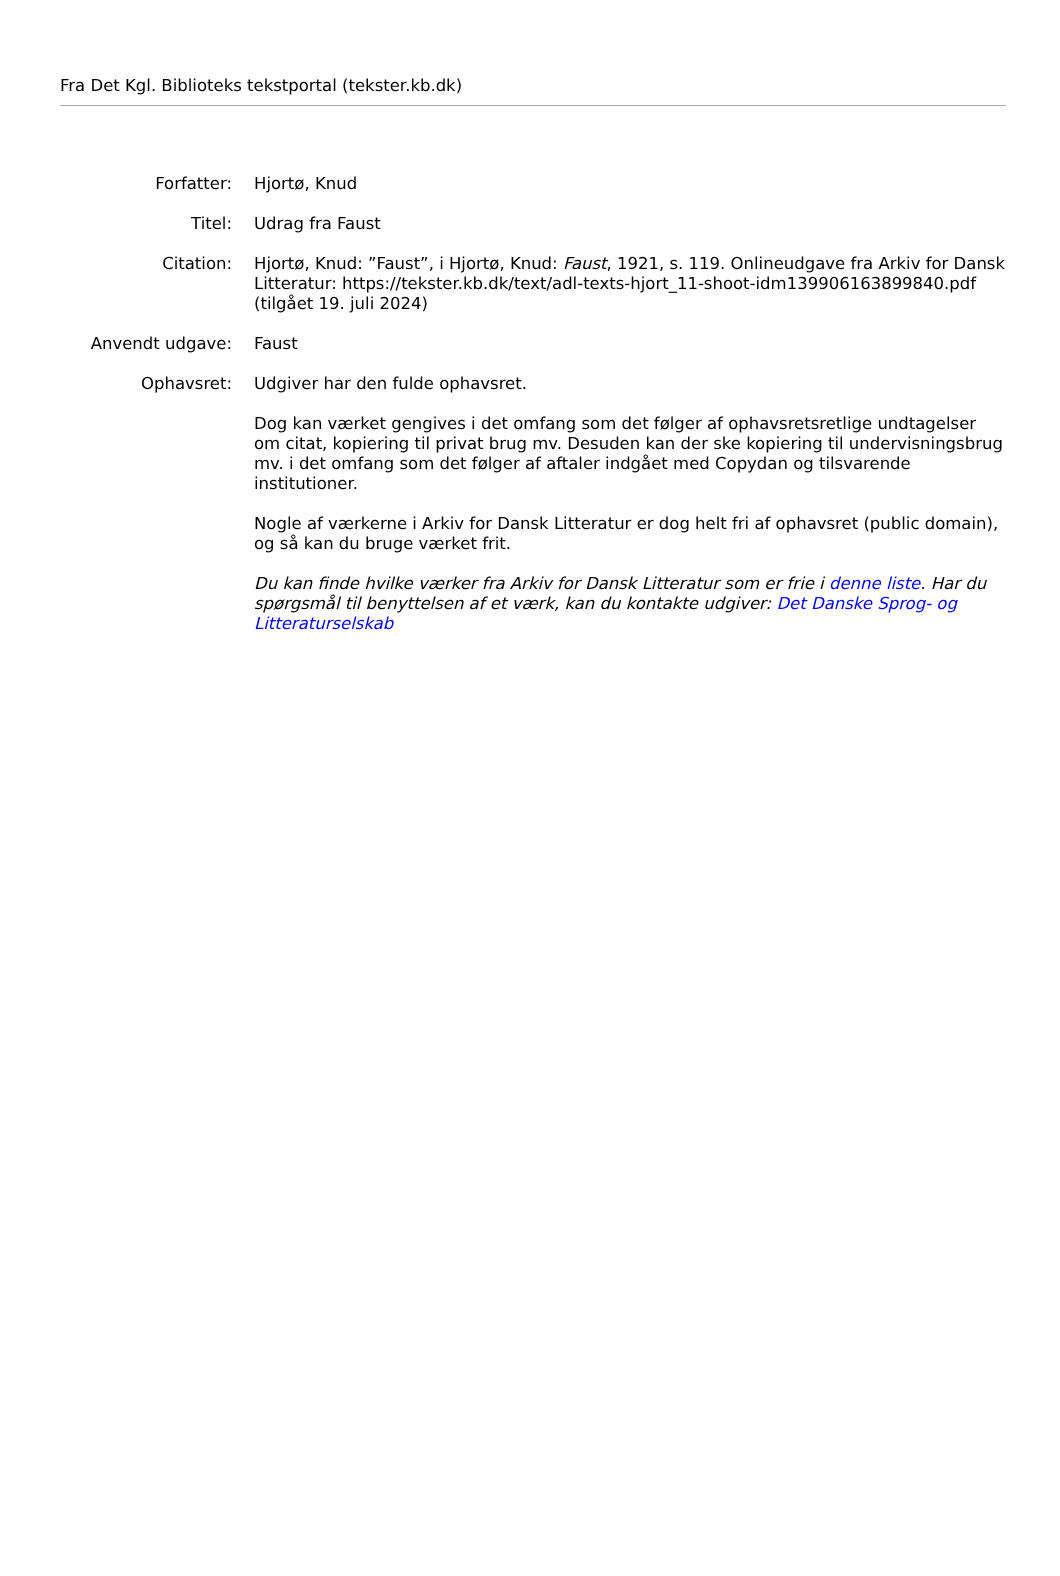Fra Det Kgl. Biblioteks tekstportal (tekster.kb.dk)
Forfatter: Hjortø, Knud
Titel: Udrag fra Faust
Citation: Hjortø, Knud: ”Faust”, i Hjortø, Knud: Faust, 1921, s. 119. Onlineudgave fra Arkiv for Dansk Litteratur: https://tekster.kb.dk/text/adl-texts-hjort_11-shoot-idm139906163899840.pdf (tilgået 19. juli 2024)
Anvendt udgave: Faust
Ophavsret: Udgiver har den fulde ophavsret.
Dog kan værket gengives i det omfang som det følger af ophavsretsretlige undtagelser om citat, kopiering til privat brug mv. Desuden kan der ske kopiering til undervisningsbrug mv. i det omfang som det følger af aftaler indgået med Copydan og tilsvarende institutioner.
Nogle af værkerne i Arkiv for Dansk Litteratur er dog helt fri af ophavsret (public domain), og så kan du bruge værket frit.
Du kan finde hvilke værker fra Arkiv for Dansk Litteratur som er frie i denne liste. Har du spørgsmål til benyttelsen af et værk, kan du kontakte udgiver: Det Danske Sprog- og Litteraturselskab